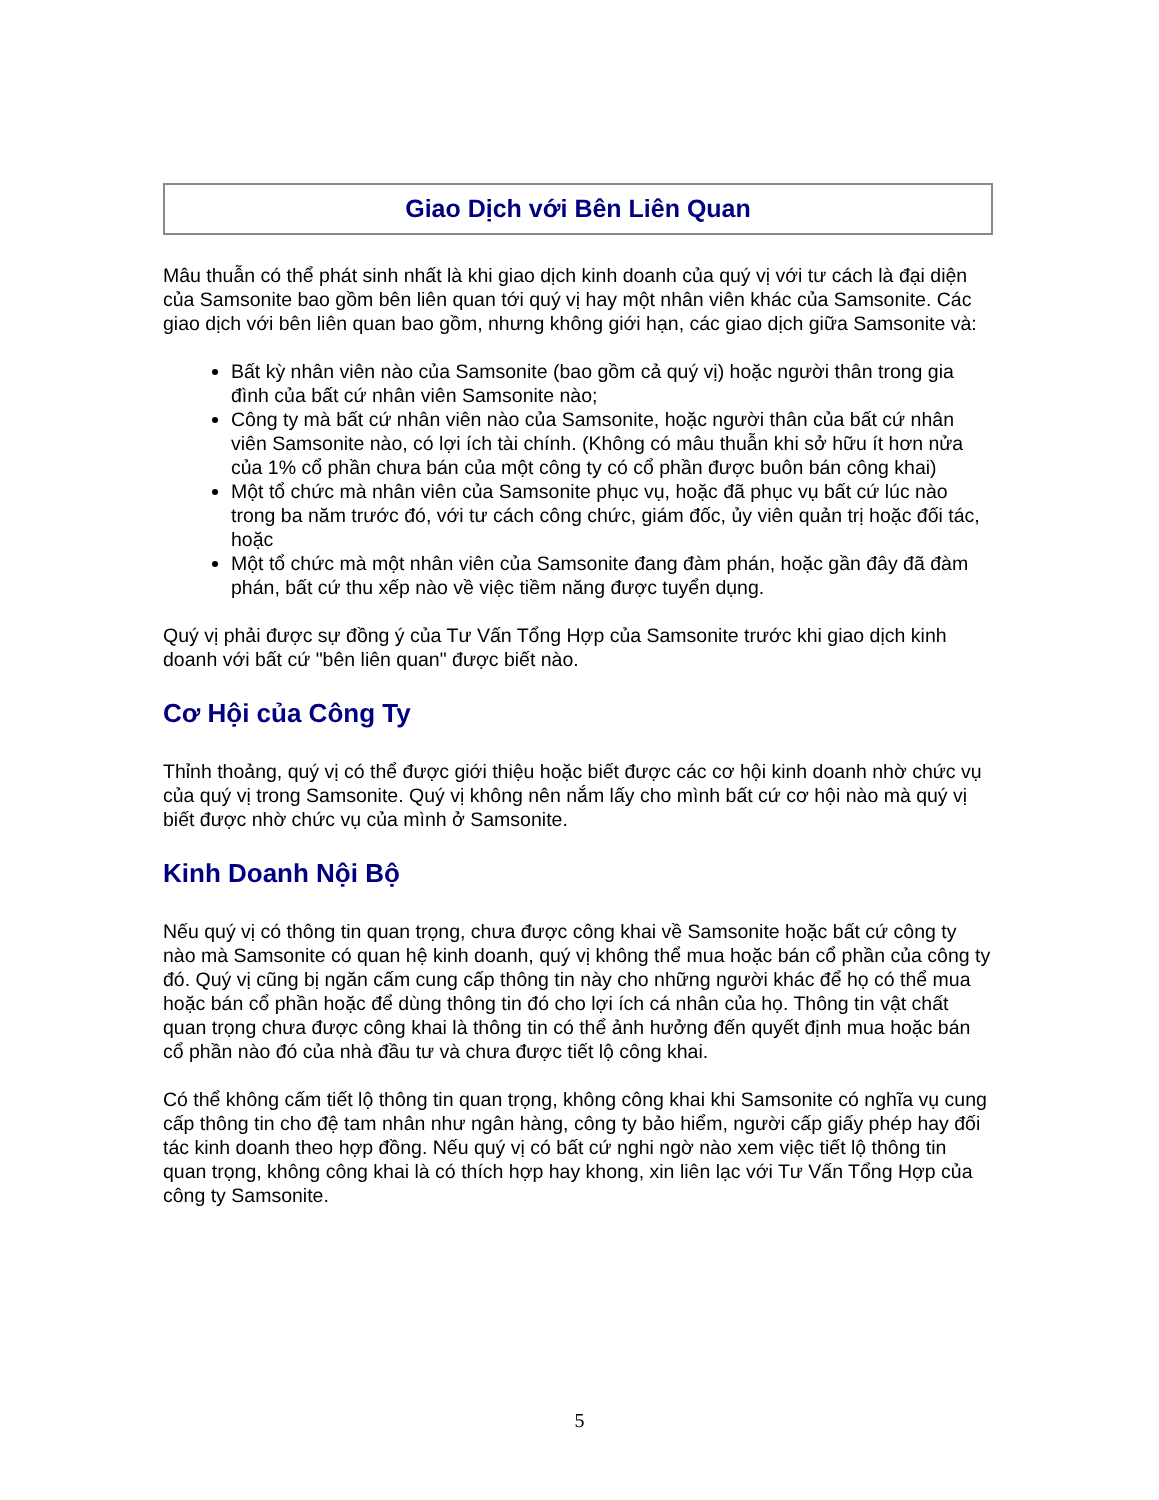Giao Dịch với Bên Liên Quan
Mâu thuẫn có thể phát sinh nhất là khi giao dịch kinh doanh của quý vị với tư cách là đại diện của Samsonite bao gồm bên liên quan tới quý vị hay một nhân viên khác của Samsonite. Các giao dịch với bên liên quan bao gồm, nhưng không giới hạn, các giao dịch giữa Samsonite và:
Bất kỳ nhân viên nào của Samsonite (bao gồm cả quý vị) hoặc người thân trong gia đình của bất cứ nhân viên Samsonite nào;
Công ty mà bất cứ nhân viên nào của Samsonite, hoặc người thân của bất cứ nhân viên Samsonite nào, có lợi ích tài chính. (Không có mâu thuẫn khi sở hữu ít hơn nửa của 1% cổ phần chưa bán của một công ty có cổ phần được buôn bán công khai)
Một tổ chức mà nhân viên của Samsonite phục vụ, hoặc đã phục vụ bất cứ lúc nào trong ba năm trước đó, với tư cách công chức, giám đốc, ủy viên quản trị hoặc đối tác, hoặc
Một tổ chức mà một nhân viên của Samsonite đang đàm phán, hoặc gần đây đã đàm phán, bất cứ thu xếp nào về việc tiềm năng được tuyển dụng.
Quý vị phải được sự đồng ý của Tư Vấn Tổng Hợp của Samsonite trước khi giao dịch kinh doanh với bất cứ "bên liên quan" được biết nào.
Cơ Hội của Công Ty
Thỉnh thoảng, quý vị có thể được giới thiệu hoặc biết được các cơ hội kinh doanh nhờ chức vụ của quý vị trong Samsonite. Quý vị không nên nắm lấy cho mình bất cứ cơ hội nào mà quý vị biết được nhờ chức vụ của mình ở Samsonite.
Kinh Doanh Nội Bộ
Nếu quý vị có thông tin quan trọng, chưa được công khai về Samsonite hoặc bất cứ công ty nào mà Samsonite có quan hệ kinh doanh, quý vị không thể mua hoặc bán cổ phần của công ty đó. Quý vị cũng bị ngăn cấm cung cấp thông tin này cho những người khác để họ có thể mua hoặc bán cổ phần hoặc để dùng thông tin đó cho lợi ích cá nhân của họ. Thông tin vật chất quan trọng chưa được công khai là thông tin có thể ảnh hưởng đến quyết định mua hoặc bán cổ phần nào đó của nhà đầu tư và chưa được tiết lộ công khai.
Có thể không cấm tiết lộ thông tin quan trọng, không công khai khi Samsonite có nghĩa vụ cung cấp thông tin cho đệ tam nhân như ngân hàng, công ty bảo hiểm, người cấp giấy phép hay đối tác kinh doanh theo hợp đồng. Nếu quý vị có bất cứ nghi ngờ nào xem việc tiết lộ thông tin quan trọng, không công khai là có thích hợp hay khong, xin liên lạc với Tư Vấn Tổng Hợp của công ty Samsonite.
5